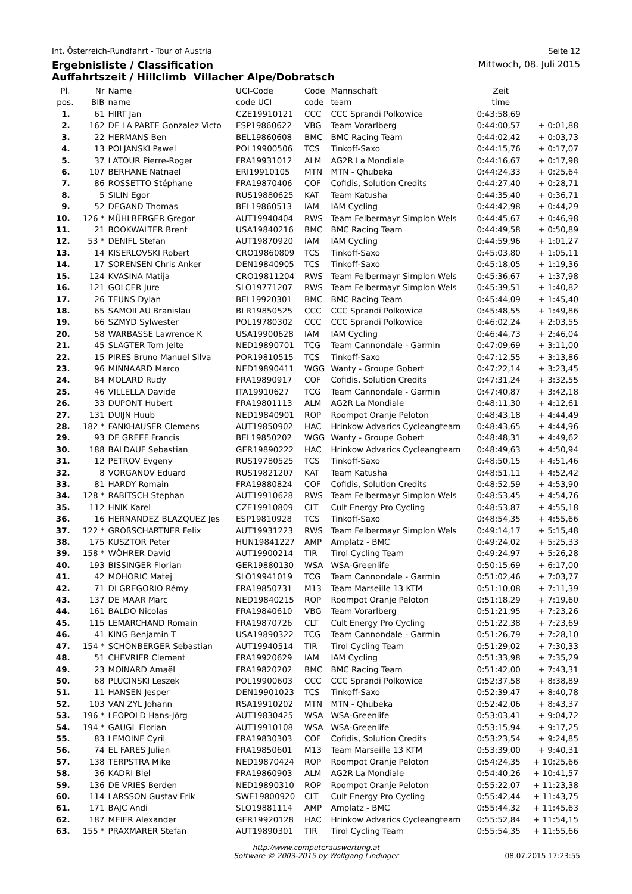Int. Österreich-Rundfahrt - Tour of Austria Seite 12
Ergebnisliste / Classification
Auffahrtszeit / Hillclimb Villacher Alpe/Dobratsch Mittwoch, 08. Juli 2015
| Pl. | Nr | Name | UCI-Code | Code | Mannschaft | Zeit | |
| --- | --- | --- | --- | --- | --- | --- | --- |
| pos. | BIB | name | code UCI | code | team | time | |
| 1. | 61 | HIRT Jan | CZE19910121 | CCC | CCC Sprandi Polkowice | 0:43:58,69 | |
| 2. | 162 | DE LA PARTE Gonzalez Victo | ESP19860622 | VBG | Team Vorarlberg | 0:44:00,57 | + 0:01,88 |
| 3. | 22 | HERMANS Ben | BEL19860608 | BMC | BMC Racing Team | 0:44:02,42 | + 0:03,73 |
| 4. | 13 | POLJANSKI Pawel | POL19900506 | TCS | Tinkoff-Saxo | 0:44:15,76 | + 0:17,07 |
| 5. | 37 | LATOUR Pierre-Roger | FRA19931012 | ALM | AG2R La Mondiale | 0:44:16,67 | + 0:17,98 |
| 6. | 107 | BERHANE Natnael | ERI19910105 | MTN | MTN - Qhubeka | 0:44:24,33 | + 0:25,64 |
| 7. | 86 | ROSSETTO Stéphane | FRA19870406 | COF | Cofidis, Solution Credits | 0:44:27,40 | + 0:28,71 |
| 8. | 5 | SILIN Egor | RUS19880625 | KAT | Team Katusha | 0:44:35,40 | + 0:36,71 |
| 9. | 52 | DEGAND Thomas | BEL19860513 | IAM | IAM Cycling | 0:44:42,98 | + 0:44,29 |
| 10. | 126 * | MÜHLBERGER Gregor | AUT19940404 | RWS | Team Felbermayr Simplon Wels | 0:44:45,67 | + 0:46,98 |
| 11. | 21 | BOOKWALTER Brent | USA19840216 | BMC | BMC Racing Team | 0:44:49,58 | + 0:50,89 |
| 12. | 53 * | DENIFL Stefan | AUT19870920 | IAM | IAM Cycling | 0:44:59,96 | + 1:01,27 |
| 13. | 14 | KISERLOVSKI Robert | CRO19860809 | TCS | Tinkoff-Saxo | 0:45:03,80 | + 1:05,11 |
| 14. | 17 | SÖRENSEN Chris Anker | DEN19840905 | TCS | Tinkoff-Saxo | 0:45:18,05 | + 1:19,36 |
| 15. | 124 | KVASINA Matija | CRO19811204 | RWS | Team Felbermayr Simplon Wels | 0:45:36,67 | + 1:37,98 |
| 16. | 121 | GOLCER Jure | SLO19771207 | RWS | Team Felbermayr Simplon Wels | 0:45:39,51 | + 1:40,82 |
| 17. | 26 | TEUNS Dylan | BEL19920301 | BMC | BMC Racing Team | 0:45:44,09 | + 1:45,40 |
| 18. | 65 | SAMOILAU Branislau | BLR19850525 | CCC | CCC Sprandi Polkowice | 0:45:48,55 | + 1:49,86 |
| 19. | 66 | SZMYD Sylwester | POL19780302 | CCC | CCC Sprandi Polkowice | 0:46:02,24 | + 2:03,55 |
| 20. | 58 | WARBASSE Lawrence K | USA19900628 | IAM | IAM Cycling | 0:46:44,73 | + 2:46,04 |
| 21. | 45 | SLAGTER Tom Jelte | NED19890701 | TCG | Team Cannondale - Garmin | 0:47:09,69 | + 3:11,00 |
| 22. | 15 | PIRES Bruno Manuel Silva | POR19810515 | TCS | Tinkoff-Saxo | 0:47:12,55 | + 3:13,86 |
| 23. | 96 | MINNAARD Marco | NED19890411 | WGG | Wanty - Groupe Gobert | 0:47:22,14 | + 3:23,45 |
| 24. | 84 | MOLARD Rudy | FRA19890917 | COF | Cofidis, Solution Credits | 0:47:31,24 | + 3:32,55 |
| 25. | 46 | VILLELLA Davide | ITA19910627 | TCG | Team Cannondale - Garmin | 0:47:40,87 | + 3:42,18 |
| 26. | 33 | DUPONT Hubert | FRA19801113 | ALM | AG2R La Mondiale | 0:48:11,30 | + 4:12,61 |
| 27. | 131 | DUIJN Huub | NED19840901 | ROP | Roompot Oranje Peloton | 0:48:43,18 | + 4:44,49 |
| 28. | 182 * | FANKHAUSER Clemens | AUT19850902 | HAC | Hrinkow Advarics Cycleangteam | 0:48:43,65 | + 4:44,96 |
| 29. | 93 | DE GREEF Francis | BEL19850202 | WGG | Wanty - Groupe Gobert | 0:48:48,31 | + 4:49,62 |
| 30. | 188 | BALDAUF Sebastian | GER19890222 | HAC | Hrinkow Advarics Cycleangteam | 0:48:49,63 | + 4:50,94 |
| 31. | 12 | PETROV Evgeny | RUS19780525 | TCS | Tinkoff-Saxo | 0:48:50,15 | + 4:51,46 |
| 32. | 8 | VORGANOV Eduard | RUS19821207 | KAT | Team Katusha | 0:48:51,11 | + 4:52,42 |
| 33. | 81 | HARDY Romain | FRA19880824 | COF | Cofidis, Solution Credits | 0:48:52,59 | + 4:53,90 |
| 34. | 128 * | RABITSCH Stephan | AUT19910628 | RWS | Team Felbermayr Simplon Wels | 0:48:53,45 | + 4:54,76 |
| 35. | 112 | HNIK Karel | CZE19910809 | CLT | Cult Energy Pro Cycling | 0:48:53,87 | + 4:55,18 |
| 36. | 16 | HERNANDEZ BLAZQUEZ Jes | ESP19810928 | TCS | Tinkoff-Saxo | 0:48:54,35 | + 4:55,66 |
| 37. | 122 * | GROßSCHARTNER Felix | AUT19931223 | RWS | Team Felbermayr Simplon Wels | 0:49:14,17 | + 5:15,48 |
| 38. | 175 | KUSZTOR Peter | HUN19841227 | AMP | Amplatz - BMC | 0:49:24,02 | + 5:25,33 |
| 39. | 158 * | WÖHRER David | AUT19900214 | TIR | Tirol Cycling Team | 0:49:24,97 | + 5:26,28 |
| 40. | 193 | BISSINGER Florian | GER19880130 | WSA | WSA-Greenlife | 0:50:15,69 | + 6:17,00 |
| 41. | 42 | MOHORIC Matej | SLO19941019 | TCG | Team Cannondale - Garmin | 0:51:02,46 | + 7:03,77 |
| 42. | 71 | DI GREGORIO Rémy | FRA19850731 | M13 | Team Marseille 13 KTM | 0:51:10,08 | + 7:11,39 |
| 43. | 137 | DE MAAR Marc | NED19840215 | ROP | Roompot Oranje Peloton | 0:51:18,29 | + 7:19,60 |
| 44. | 161 | BALDO Nicolas | FRA19840610 | VBG | Team Vorarlberg | 0:51:21,95 | + 7:23,26 |
| 45. | 115 | LEMARCHAND Romain | FRA19870726 | CLT | Cult Energy Pro Cycling | 0:51:22,38 | + 7:23,69 |
| 46. | 41 | KING Benjamin T | USA19890322 | TCG | Team Cannondale - Garmin | 0:51:26,79 | + 7:28,10 |
| 47. | 154 * | SCHÖNBERGER Sebastian | AUT19940514 | TIR | Tirol Cycling Team | 0:51:29,02 | + 7:30,33 |
| 48. | 51 | CHEVRIER Clement | FRA19920629 | IAM | IAM Cycling | 0:51:33,98 | + 7:35,29 |
| 49. | 23 | MOINARD Amaël | FRA19820202 | BMC | BMC Racing Team | 0:51:42,00 | + 7:43,31 |
| 50. | 68 | PLUCINSKI Leszek | POL19900603 | CCC | CCC Sprandi Polkowice | 0:52:37,58 | + 8:38,89 |
| 51. | 11 | HANSEN Jesper | DEN19901023 | TCS | Tinkoff-Saxo | 0:52:39,47 | + 8:40,78 |
| 52. | 103 | VAN ZYL Johann | RSA19910202 | MTN | MTN - Qhubeka | 0:52:42,06 | + 8:43,37 |
| 53. | 196 * | LEOPOLD Hans-Jörg | AUT19830425 | WSA | WSA-Greenlife | 0:53:03,41 | + 9:04,72 |
| 54. | 194 * | GAUGL Florian | AUT19910108 | WSA | WSA-Greenlife | 0:53:15,94 | + 9:17,25 |
| 55. | 83 | LEMOINE Cyril | FRA19830303 | COF | Cofidis, Solution Credits | 0:53:23,54 | + 9:24,85 |
| 56. | 74 | EL FARES Julien | FRA19850601 | M13 | Team Marseille 13 KTM | 0:53:39,00 | + 9:40,31 |
| 57. | 138 | TERPSTRA Mike | NED19870424 | ROP | Roompot Oranje Peloton | 0:54:24,35 | + 10:25,66 |
| 58. | 36 | KADRI Blel | FRA19860903 | ALM | AG2R La Mondiale | 0:54:40,26 | + 10:41,57 |
| 59. | 136 | DE VRIES Berden | NED19890310 | ROP | Roompot Oranje Peloton | 0:55:22,07 | + 11:23,38 |
| 60. | 114 | LARSSON Gustav Erik | SWE19800920 | CLT | Cult Energy Pro Cycling | 0:55:42,44 | + 11:43,75 |
| 61. | 171 | BAJC Andi | SLO19881114 | AMP | Amplatz - BMC | 0:55:44,32 | + 11:45,63 |
| 62. | 187 | MEIER Alexander | GER19920128 | HAC | Hrinkow Advarics Cycleangteam | 0:55:52,84 | + 11:54,15 |
| 63. | 155 * | PRAXMARER Stefan | AUT19890301 | TIR | Tirol Cycling Team | 0:55:54,35 | + 11:55,66 |
http://www.computerauswertung.at
Software © 2003-2015 by Wolfgang Lindinger
08.07.2015 17:23:55